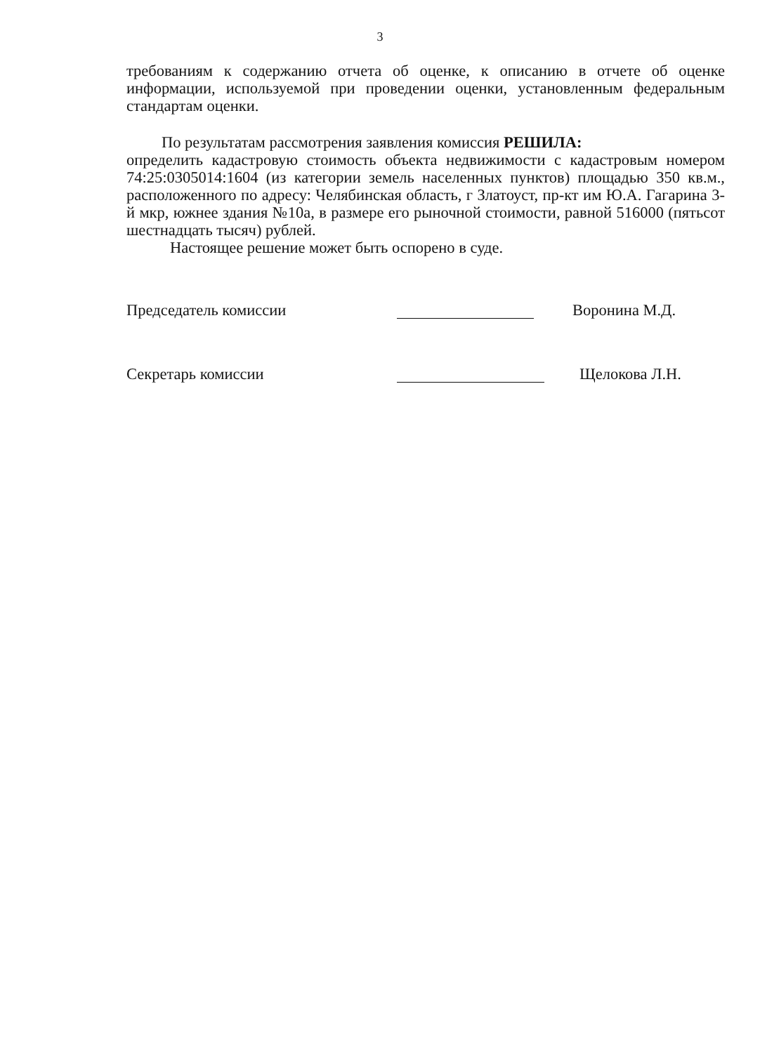3
требованиям к содержанию отчета об оценке, к описанию в отчете об оценке информации, используемой при проведении оценки, установленным федеральным стандартам оценки.
По результатам рассмотрения заявления комиссия РЕШИЛА:
определить кадастровую стоимость объекта недвижимости с кадастровым номером 74:25:0305014:1604 (из категории земель населенных пунктов) площадью 350 кв.м., расположенного по адресу: Челябинская область, г Златоуст, пр-кт им Ю.А. Гагарина 3-й мкр, южнее здания №10а, в размере его рыночной стоимости, равной 516000 (пятьсот шестнадцать тысяч) рублей.
Настоящее решение может быть оспорено в суде.
Председатель комиссии
Воронина М.Д.
Секретарь комиссии
Щелокова Л.Н.